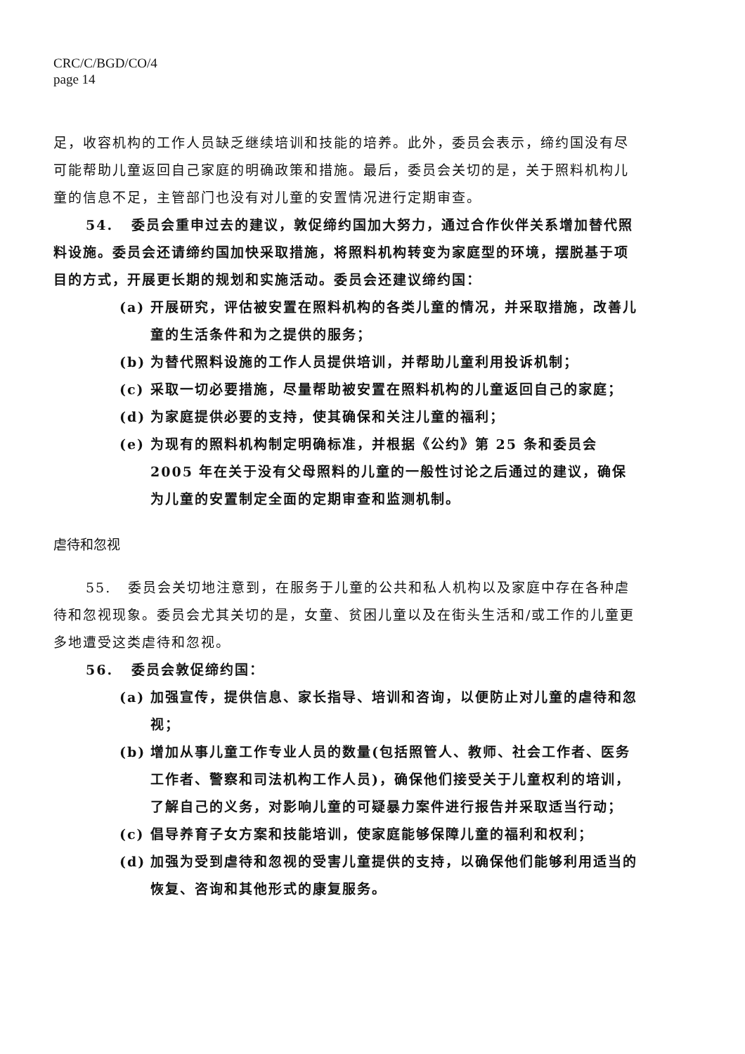CRC/C/BGD/CO/4
page 14
足，收容机构的工作人员缺乏继续培训和技能的培养。此外，委员会表示，缔约国没有尽可能帮助儿童返回自己家庭的明确政策和措施。最后，委员会关切的是，关于照料机构儿童的信息不足，主管部门也没有对儿童的安置情况进行定期审查。
54. 委员会重申过去的建议，敦促缔约国加大努力，通过合作伙伴关系增加替代照料设施。委员会还请缔约国加快采取措施，将照料机构转变为家庭型的环境，摆脱基于项目的方式，开展更长期的规划和实施活动。委员会还建议缔约国：
(a) 开展研究，评估被安置在照料机构的各类儿童的情况，并采取措施，改善儿童的生活条件和为之提供的服务；
(b) 为替代照料设施的工作人员提供培训，并帮助儿童利用投诉机制；
(c) 采取一切必要措施，尽量帮助被安置在照料机构的儿童返回自己的家庭；
(d) 为家庭提供必要的支持，使其确保和关注儿童的福利；
(e) 为现有的照料机构制定明确标准，并根据《公约》第 25 条和委员会 2005 年在关于没有父母照料的儿童的一般性讨论之后通过的建议，确保为儿童的安置制定全面的定期审查和监测机制。
虐待和忽视
55. 委员会关切地注意到，在服务于儿童的公共和私人机构以及家庭中存在各种虐待和忽视现象。委员会尤其关切的是，女童、贫困儿童以及在街头生活和/或工作的儿童更多地遭受这类虐待和忽视。
56. 委员会敦促缔约国：
(a) 加强宣传，提供信息、家长指导、培训和咨询，以便防止对儿童的虐待和忽视；
(b) 增加从事儿童工作专业人员的数量(包括照管人、教师、社会工作者、医务工作者、警察和司法机构工作人员)，确保他们接受关于儿童权利的培训，了解自己的义务，对影响儿童的可疑暴力案件进行报告并采取适当行动；
(c) 倡导养育子女方案和技能培训，使家庭能够保障儿童的福利和权利；
(d) 加强为受到虐待和忽视的受害儿童提供的支持，以确保他们能够利用适当的恢复、咨询和其他形式的康复服务。